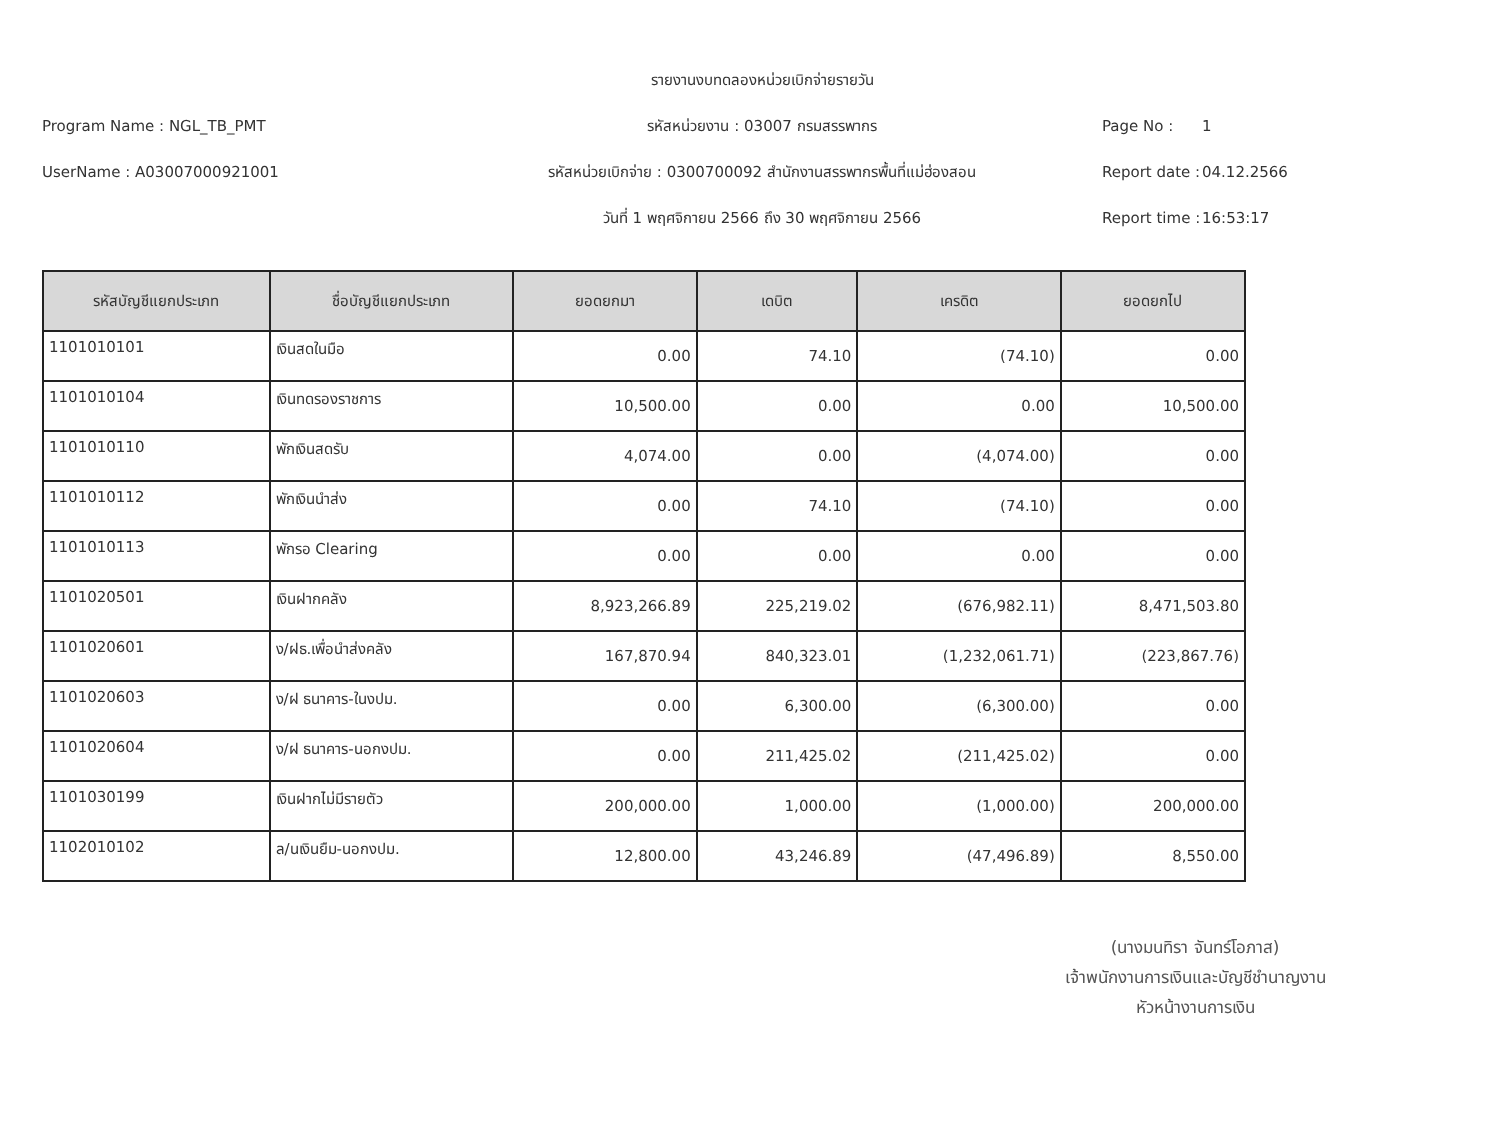รายงานงบทดลองหน่วยเบิกจ่ายรายวัน
Program Name : NGL_TB_PMT
รหัสหน่วยงาน : 03007 กรมสรรพากร
Page No :
1
UserName : A03007000921001
รหัสหน่วยเบิกจ่าย : 0300700092 สำนักงานสรรพากรพื้นที่แม่ฮ่องสอน
Report date :
04.12.2566
วันที่ 1 พฤศจิกายน 2566 ถึง 30 พฤศจิกายน 2566
Report time :
16:53:17
| รหัสบัญชีแยกประเภท | ชื่อบัญชีแยกประเภท | ยอดยกมา | เดบิต | เครดิต | ยอดยกไป |
| --- | --- | --- | --- | --- | --- |
| 1101010101 | เงินสดในมือ | 0.00 | 74.10 | (74.10) | 0.00 |
| 1101010104 | เงินทดรองราชการ | 10,500.00 | 0.00 | 0.00 | 10,500.00 |
| 1101010110 | พักเงินสดรับ | 4,074.00 | 0.00 | (4,074.00) | 0.00 |
| 1101010112 | พักเงินนำส่ง | 0.00 | 74.10 | (74.10) | 0.00 |
| 1101010113 | พักรอ Clearing | 0.00 | 0.00 | 0.00 | 0.00 |
| 1101020501 | เงินฝากคลัง | 8,923,266.89 | 225,219.02 | (676,982.11) | 8,471,503.80 |
| 1101020601 | ง/ฝธ.เพื่อนำส่งคลัง | 167,870.94 | 840,323.01 | (1,232,061.71) | (223,867.76) |
| 1101020603 | ง/ฝ ธนาคาร-ในงปม. | 0.00 | 6,300.00 | (6,300.00) | 0.00 |
| 1101020604 | ง/ฝ ธนาคาร-นอกงปม. | 0.00 | 211,425.02 | (211,425.02) | 0.00 |
| 1101030199 | เงินฝากไม่มีรายตัว | 200,000.00 | 1,000.00 | (1,000.00) | 200,000.00 |
| 1102010102 | ล/นเงินยืม-นอกงปม. | 12,800.00 | 43,246.89 | (47,496.89) | 8,550.00 |
​
(นางมนทิรา จันทร์โอภาส)
เจ้าพนักงานการเงินและบัญชีชำนาญงาน
หัวหน้างานการเงิน